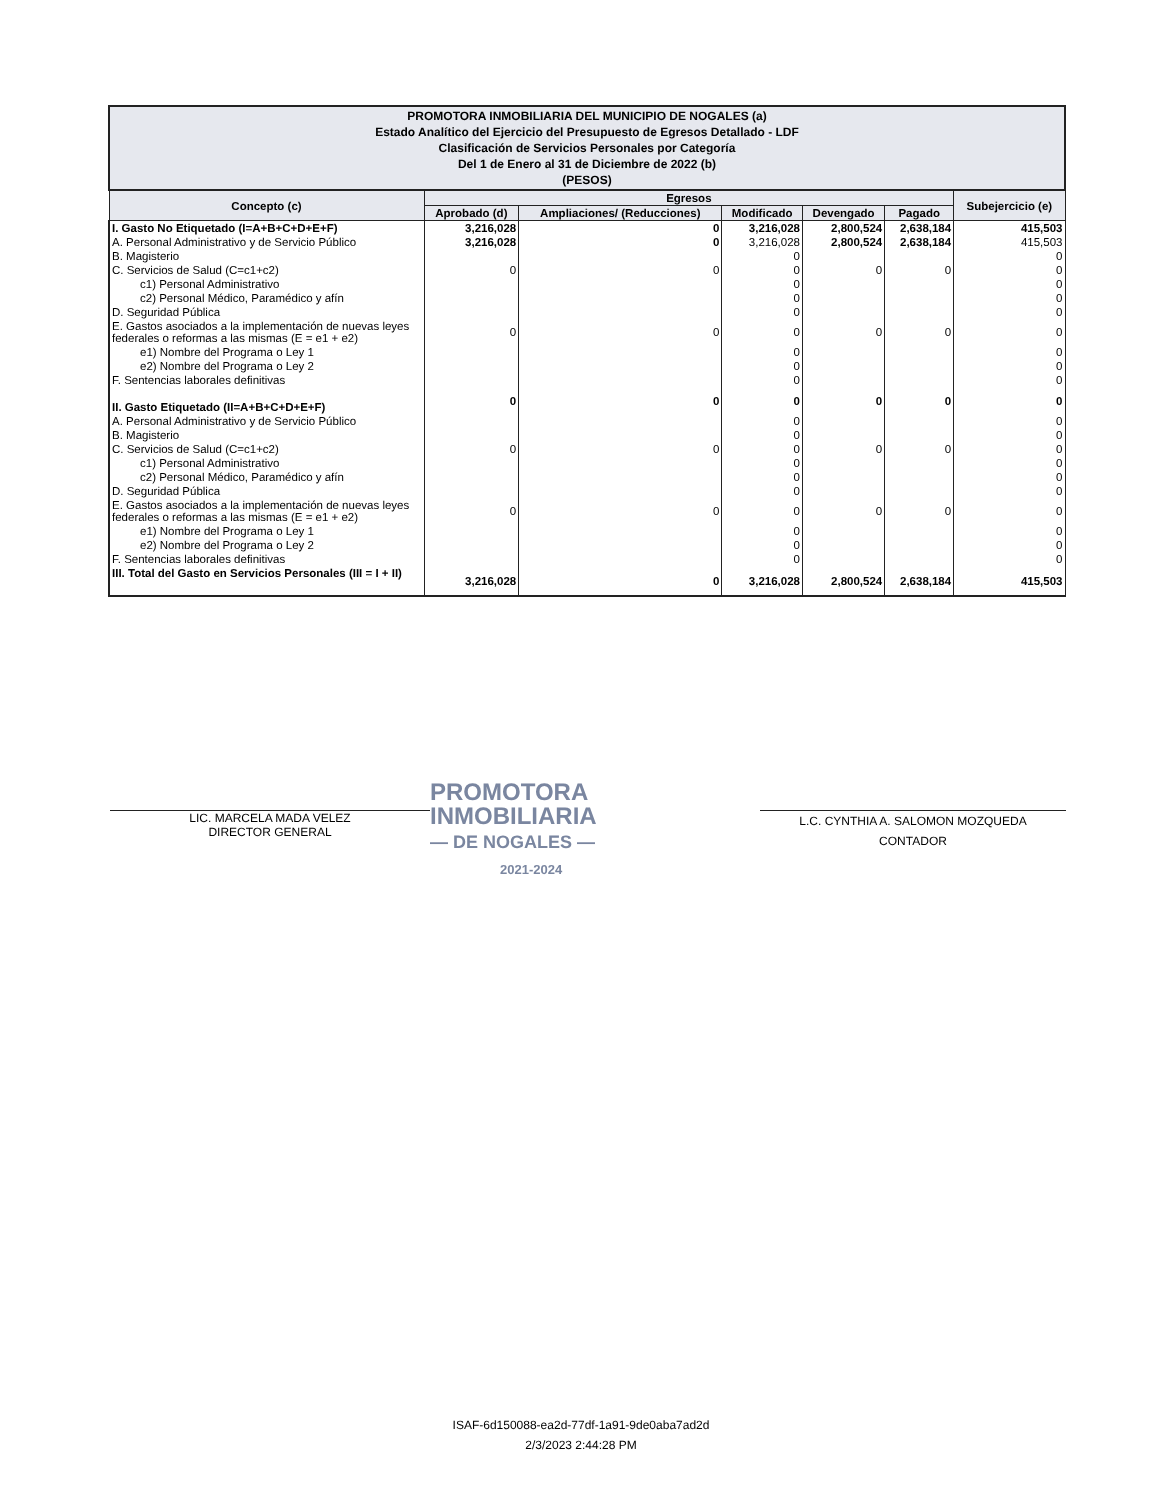| PROMOTORA INMOBILIARIA DEL MUNICIPIO DE NOGALES (a) Estado Analítico del Ejercicio del Presupuesto de Egresos Detallado - LDF Clasificación de Servicios Personales por Categoría Del 1 de Enero al 31 de Diciembre de 2022 (b) (PESOS) | | | | | | |
| Concepto (c) | Egresos | | | | | Subejercicio (e) |
| | Aprobado (d) | Ampliaciones/ (Reducciones) | Modificado | Devengado | Pagado | |
| I. Gasto No Etiquetado (I=A+B+C+D+E+F) | 3,216,028 | 0 | 3,216,028 | 2,800,524 | 2,638,184 | 415,503 |
| A. Personal Administrativo y de Servicio Público | 3,216,028 | 0 | 3,216,028 | 2,800,524 | 2,638,184 | 415,503 |
| B. Magisterio | | | 0 | | | 0 |
| C. Servicios de Salud (C=c1+c2) | 0 | 0 | 0 | 0 | 0 | 0 |
| c1) Personal Administrativo | | | 0 | | | 0 |
| c2) Personal Médico, Paramédico y afín | | | 0 | | | 0 |
| D. Seguridad Pública | | | 0 | | | 0 |
| E. Gastos asociados a la implementación de nuevas leyes federales o reformas a las mismas (E = e1 + e2) | 0 | 0 | 0 | 0 | 0 | 0 |
| e1) Nombre del Programa o Ley 1 | | | 0 | | | 0 |
| e2) Nombre del Programa o Ley 2 | | | 0 | | | 0 |
| F. Sentencias laborales definitivas | | | 0 | | | 0 |
| II. Gasto Etiquetado (II=A+B+C+D+E+F) | 0 | 0 | 0 | 0 | 0 | 0 |
| A. Personal Administrativo y de Servicio Público | | | 0 | | | 0 |
| B. Magisterio | | | 0 | | | 0 |
| C. Servicios de Salud (C=c1+c2) | 0 | 0 | 0 | 0 | 0 | 0 |
| c1) Personal Administrativo | | | 0 | | | 0 |
| c2) Personal Médico, Paramédico y afín | | | 0 | | | 0 |
| D. Seguridad Pública | | | 0 | | | 0 |
| E. Gastos asociados a la implementación de nuevas leyes federales o reformas a las mismas (E = e1 + e2) | 0 | 0 | 0 | 0 | 0 | 0 |
| e1) Nombre del Programa o Ley 1 | | | 0 | | | 0 |
| e2) Nombre del Programa o Ley 2 | | | 0 | | | 0 |
| F. Sentencias laborales definitivas | | | 0 | | | 0 |
| III. Total del Gasto en Servicios Personales (III = I + II) | 3,216,028 | 0 | 3,216,028 | 2,800,524 | 2,638,184 | 415,503 |
LIC. MARCELA MADA VELEZ
DIRECTOR GENERAL
PROMOTORA
INMOBILIARIA
— DE NOGALES —
2021-2024
L.C. CYNTHIA A. SALOMON MOZQUEDA
CONTADOR
ISAF-6d150088-ea2d-77df-1a91-9de0aba7ad2d
2/3/2023 2:44:28 PM